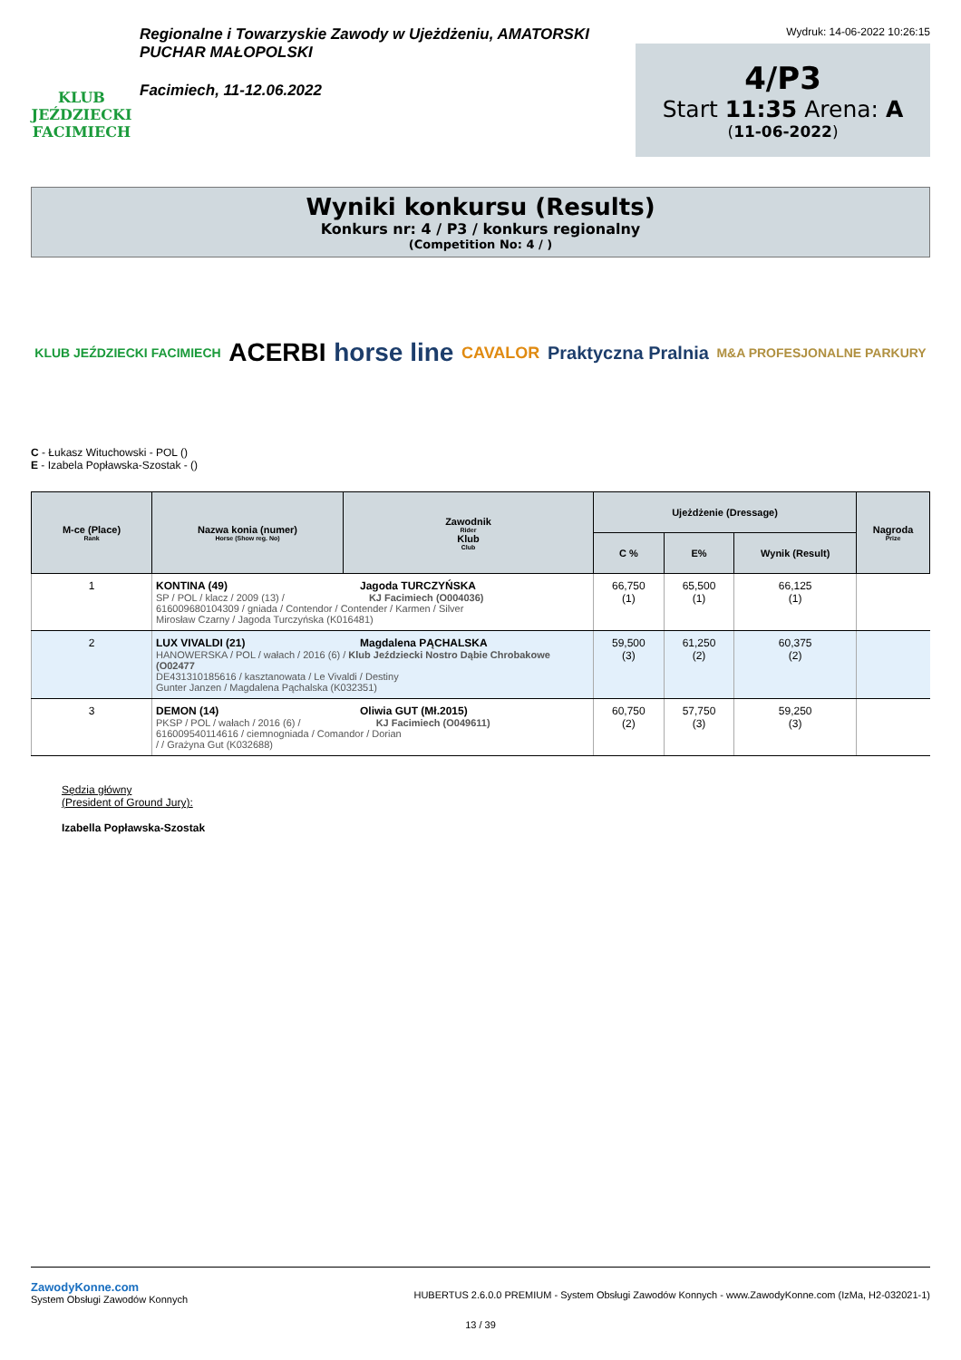KLUB JEŹDZIECKI FACIMIECH
Regionalne i Towarzyskie Zawody w Ujeżdżeniu, AMATORSKI PUCHAR MAŁOPOLSKI
Facimiech, 11-12.06.2022
Wydruk: 14-06-2022 10:26:15
4/P3
Start 11:35 Arena: A
(11-06-2022)
Wyniki konkursu (Results)
Konkurs nr: 4 / P3 / konkurs regionalny
(Competition No: 4 / )
KLUB JEŹDZIECKI FACIMIECH ACERBI horse line CAVALOR Praktyczna Pralnia M&A PROFESJONALNE PARKURY
C - Łukasz Witu­chowski - POL ()
E - Izabela Popławska-Szostak - ()
| M-ce (Place) Rank | Nazwa konia (numer) Horse (Show reg. No) | Zawodnik Rider Klub Club | Ujeżdżenie (Dressage) | | | Nagroda Prize |
| --- | --- | --- | --- | --- | --- | --- |
| | | | C % | E% | Wynik (Result) | |
| 1 | KONTINA (49) Jagoda TURCZYŃSKA SP / POL / klacz / 2009 (13) / KJ Facimiech (O004036) 616009680104309 / gniada / Contendor / Contender / Karmen / Silver Mirosław Czarny / Jagoda Turczyńska (K016481) | | 66,750 (1) | 65,500 (1) | 66,125 (1) | |
| 2 | LUX VIVALDI (21) Magdalena PĄCHALSKA HANOWERSKA / POL / wałach / 2016 (6) / Klub Jeździecki Nostro Dąbie Chrobakowe (O02477 DE431310185616 / kasztanowata / Le Vivaldi / Destiny Gunter Janzen / Magdalena Pąchalska (K032351) | | 59,500 (3) | 61,250 (2) | 60,375 (2) | |
| 3 | DEMON (14) Oliwia GUT (Mł.2015) PKSP / POL / wałach / 2016 (6) / KJ Facimiech (O049611) 616009540114616 / ciemnogniada / Comandor / Dorian / / Grażyna Gut (K032688) | | 60,750 (2) | 57,750 (3) | 59,250 (3) | |
Sędzia główny
(President of Ground Jury):
Izabella Popławska-Szostak
ZawodyKonne.com
System Obsługi Zawodów Konnych
HUBERTUS 2.6.0.0 PREMIUM - System Obsługi Zawodów Konnych - www.ZawodyKonne.com (IzMa, H2-032021-1)
13 / 39